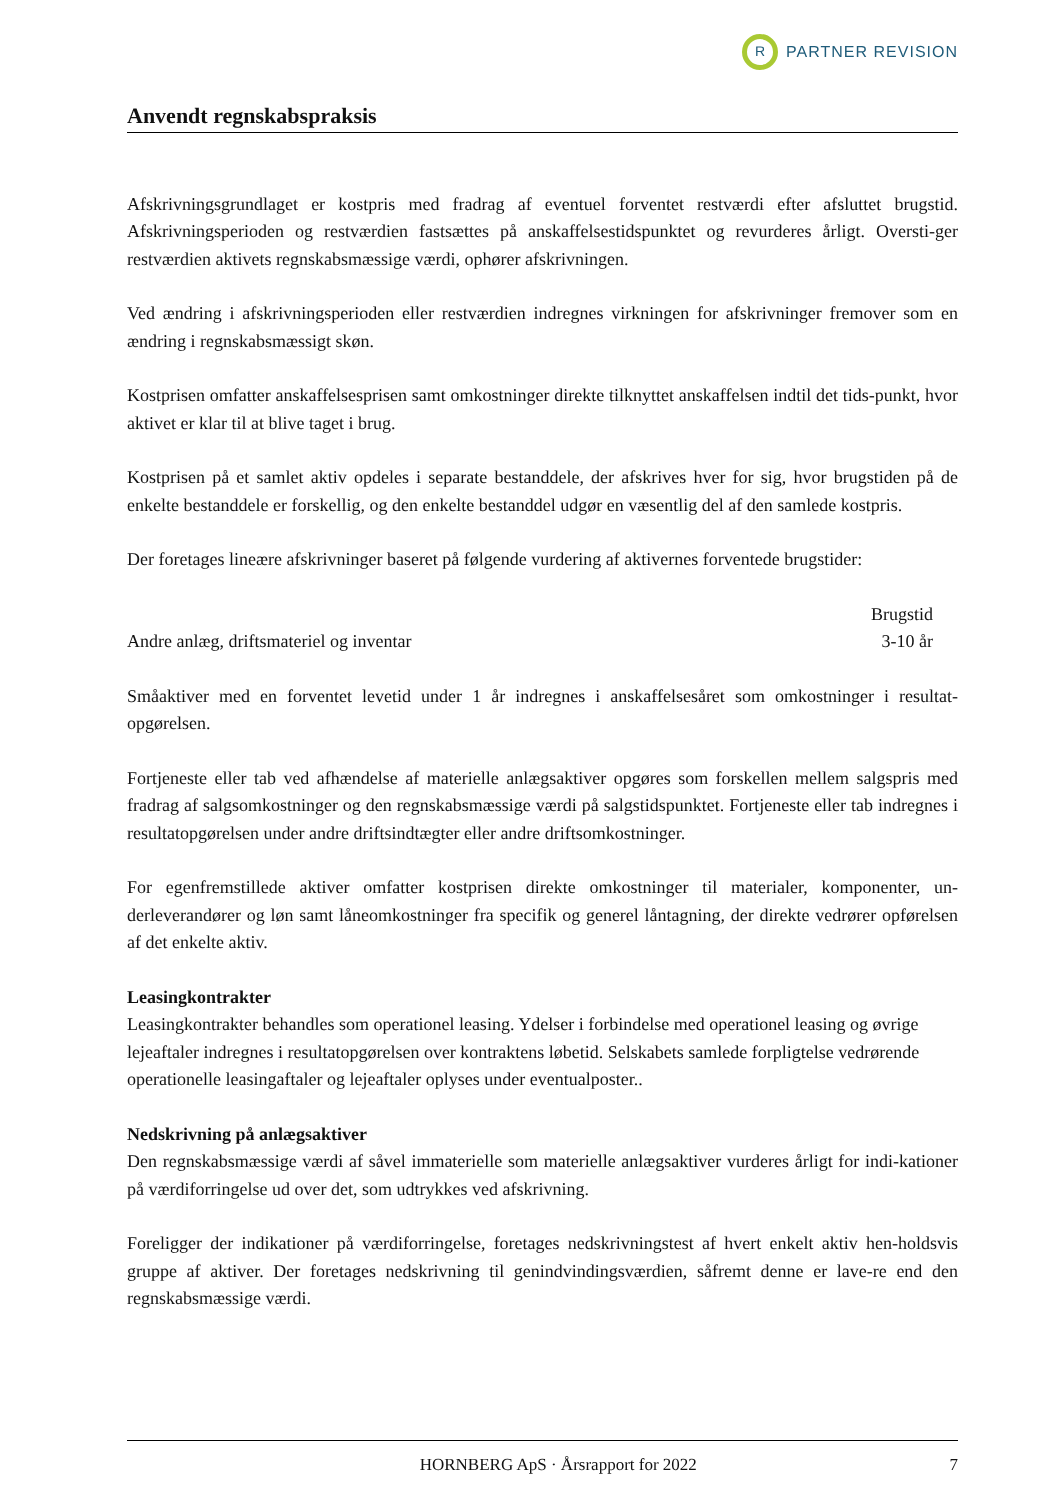R PARTNER REVISION
Anvendt regnskabspraksis
Afskrivningsgrundlaget er kostpris med fradrag af eventuel forventet restværdi efter afsluttet brugstid. Afskrivningsperioden og restværdien fastsættes på anskaffelsestidspunktet og revurderes årligt. Oversti-ger restværdien aktivets regnskabsmæssige værdi, ophører afskrivningen.
Ved ændring i afskrivningsperioden eller restværdien indregnes virkningen for afskrivninger fremover som en ændring i regnskabsmæssigt skøn.
Kostprisen omfatter anskaffelsesprisen samt omkostninger direkte tilknyttet anskaffelsen indtil det tids-punkt, hvor aktivet er klar til at blive taget i brug.
Kostprisen på et samlet aktiv opdeles i separate bestanddele, der afskrives hver for sig, hvor brugstiden på de enkelte bestanddele er forskellig, og den enkelte bestanddel udgør en væsentlig del af den samlede kostpris.
Der foretages lineære afskrivninger baseret på følgende vurdering af aktivernes forventede brugstider:
| | Brugstid |
| --- | --- |
| Andre anlæg, driftsmateriel og inventar | 3-10 år |
Småaktiver med en forventet levetid under 1 år indregnes i anskaffelsesåret som omkostninger i resultat-opgørelsen.
Fortjeneste eller tab ved afhændelse af materielle anlægsaktiver opgøres som forskellen mellem salgspris med fradrag af salgsomkostninger og den regnskabsmæssige værdi på salgstidspunktet. Fortjeneste eller tab indregnes i resultatopgørelsen under andre driftsindtægter eller andre driftsomkostninger.
For egenfremstillede aktiver omfatter kostprisen direkte omkostninger til materialer, komponenter, un-derleverandører og løn samt låneomkostninger fra specifik og generel låntagning, der direkte vedrører opførelsen af det enkelte aktiv.
Leasingkontrakter
Leasingkontrakter behandles som operationel leasing. Ydelser i forbindelse med operationel leasing og øvrige lejeaftaler indregnes i resultatopgørelsen over kontraktens løbetid. Selskabets samlede forpligtelse vedrørende operationelle leasingaftaler og lejeaftaler oplyses under eventualposter..
Nedskrivning på anlægsaktiver
Den regnskabsmæssige værdi af såvel immaterielle som materielle anlægsaktiver vurderes årligt for indi-kationer på værdiforringelse ud over det, som udtrykkes ved afskrivning.
Foreligger der indikationer på værdiforringelse, foretages nedskrivningstest af hvert enkelt aktiv hen-holdsvis gruppe af aktiver. Der foretages nedskrivning til genindvindingsværdien, såfremt denne er lave-re end den regnskabsmæssige værdi.
HORNBERG ApS · Årsrapport for 2022 7